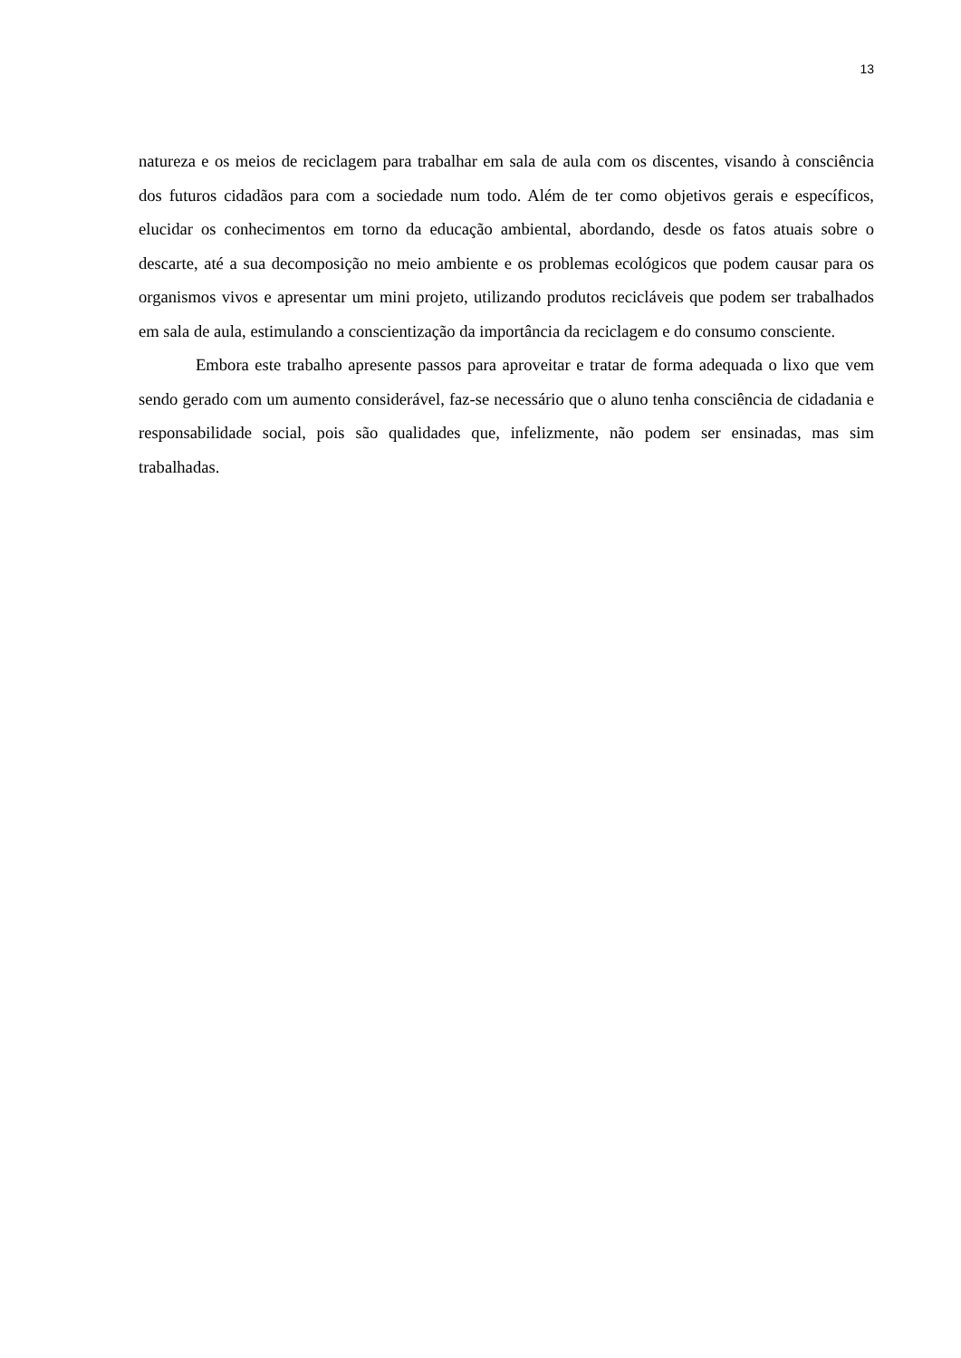13
natureza e os meios de reciclagem para trabalhar em sala de aula com os discentes, visando à consciência dos futuros cidadãos para com a sociedade num todo. Além de ter como objetivos gerais e específicos, elucidar os conhecimentos em torno da educação ambiental, abordando, desde os fatos atuais sobre o descarte, até a sua decomposição no meio ambiente e os problemas ecológicos que podem causar para os organismos vivos e apresentar um mini projeto, utilizando produtos recicláveis que podem ser trabalhados em sala de aula, estimulando a conscientização da importância da reciclagem e do consumo consciente.
Embora este trabalho apresente passos para aproveitar e tratar de forma adequada o lixo que vem sendo gerado com um aumento considerável, faz-se necessário que o aluno tenha consciência de cidadania e responsabilidade social, pois são qualidades que, infelizmente, não podem ser ensinadas, mas sim trabalhadas.